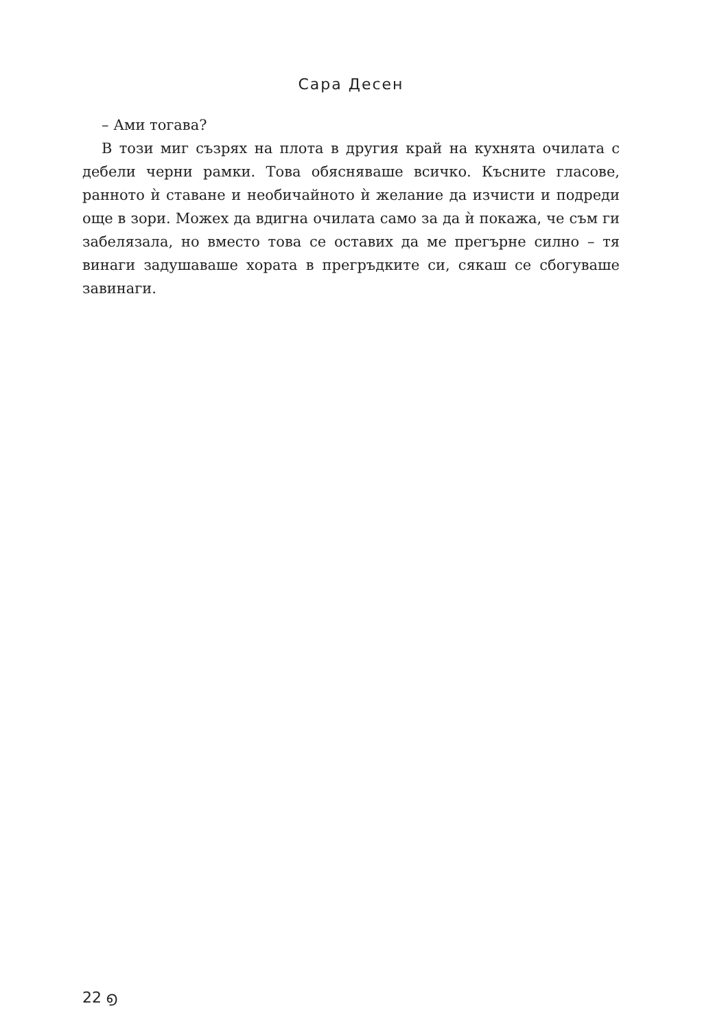Сара Десен
– Ами тогава?
В този миг съзрях на плота в другия край на кухнята очилата с дебели черни рамки. Това обясняваше всичко. Късните гласове, ранното ѝ ставане и необичайното ѝ желание да изчисти и подреди още в зори. Можех да вдигна очилата само за да ѝ покажа, че съм ги забелязала, но вместо това се оставих да ме прегърне силно – тя винаги задушаваше хората в прегръдките си, сякаш се сбогуваше завинаги.
22 ൭